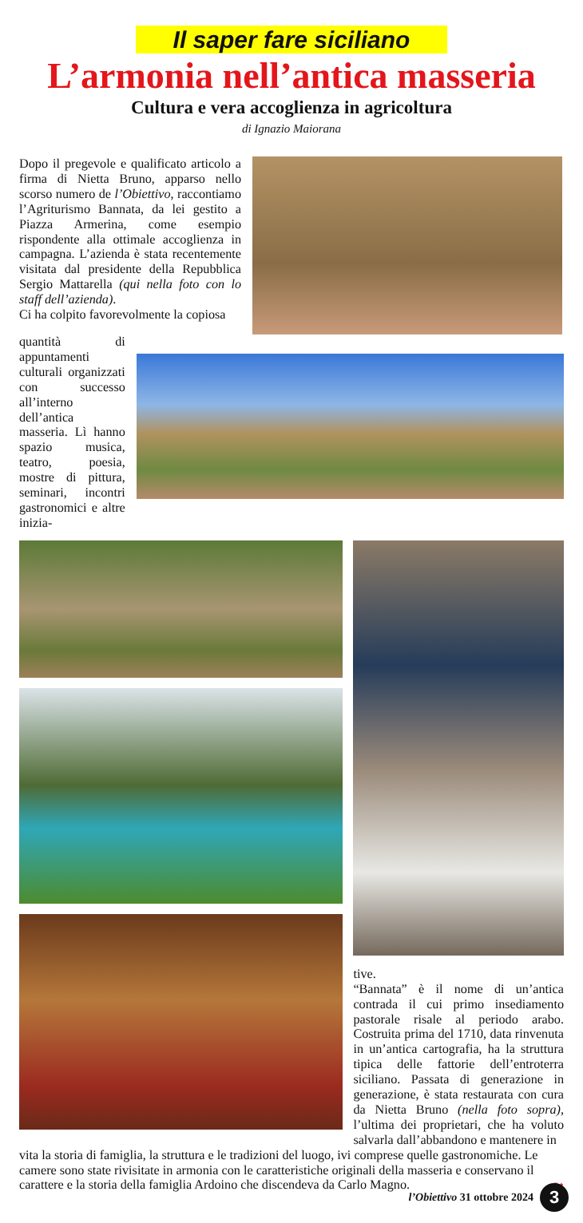Il saper fare siciliano
L’armonia nell’antica masseria
Cultura e vera accoglienza in agricoltura
di Ignazio Maiorana
Dopo il pregevole e qualificato articolo a firma di Nietta Bruno, apparso nello scorso numero de l’Obiettivo, raccontiamo l’Agriturismo Bannata, da lei gestito a Piazza Armerina, come esempio rispondente alla ottimale accoglienza in campagna. L’azienda è stata recentemente visitata dal presidente della Repubblica Sergio Mattarella (qui nella foto con lo staff dell’azienda).
Ci ha colpito favorevolmente la copiosa
quantità di appuntamenti culturali organizzati con successo all’interno dell’antica masseria. Lì hanno spazio musica, teatro, poesia, mostre di pittura, seminari, incontri gastronomici e altre inizia-
tive.
“Bannata” è il nome di un’antica contrada il cui primo insediamento pastorale risale al periodo arabo. Costruita prima del 1710, data rinvenuta in un’antica cartografia, ha la struttura tipica delle fattorie dell’entroterra siciliano. Passata di generazione in generazione, è stata restaurata con cura da Nietta Bruno (nella foto sopra), l’ultima dei proprietari, che ha voluto salvarla dall’abbandono e mantenere in
vita la storia di famiglia, la struttura e le tradizioni del luogo, ivi comprese quelle gastronomiche. Le camere sono state rivisitate in armonia con le caratteristiche originali della masseria e conservano il carattere e la storia della famiglia Ardoino che discendeva da Carlo Magno. ➳
l’Obiettivo 31 ottobre 2024
3